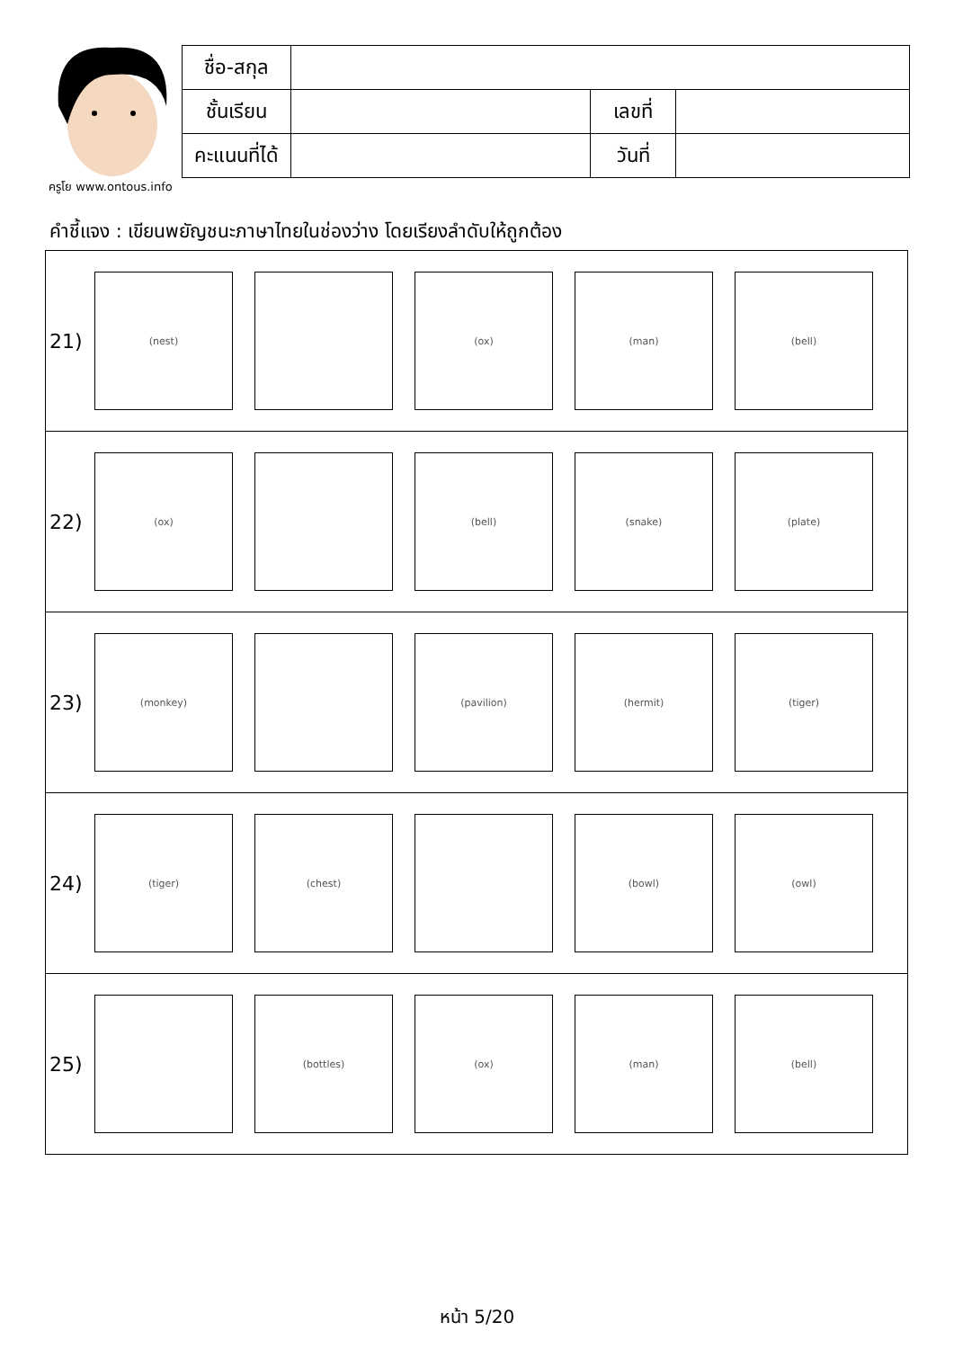ครูโย www.ontous.info
| ชื่อ-สกุล | | | |
| ชั้นเรียน | | เลขที่ | |
| คะแนนที่ได้ | | วันที่ | |
คำชี้แจง : เขียนพยัญชนะภาษาไทยในช่องว่าง โดยเรียงลำดับให้ถูกต้อง
| 21) (nest) (ox) (man) (bell) |
| 22) (ox) (bell) (snake) (plate) |
| 23) (monkey) (pavilion) (hermit) (tiger) |
| 24) (tiger) (chest) (bowl) (owl) |
| 25) (bottles) (ox) (man) (bell) |
หน้า 5/20